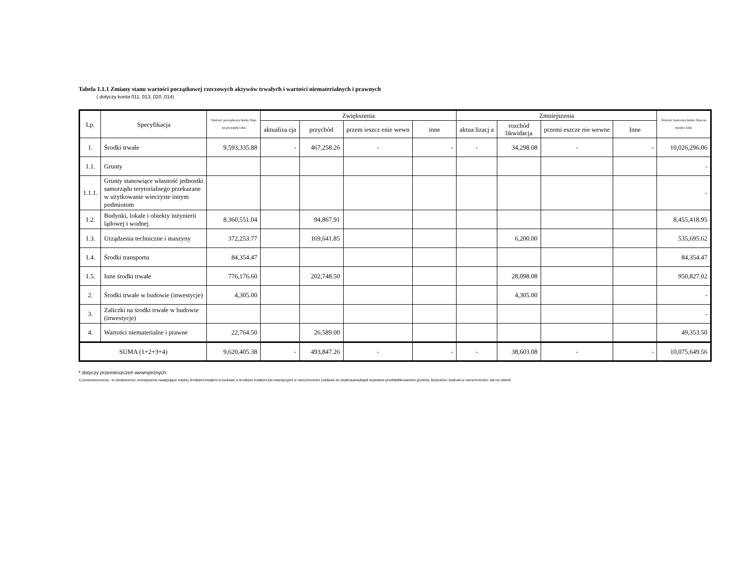Tabela 1.1.1 Zmiany stanu wartości początkowej rzeczowych aktywów trwałych i wartości niematerialnych i prawnych
( dotyczy konta 011, 013, 020 ,014)
| Lp. | Specyfikacja | Wartość początkowa brutto Stan na początek roku | Zwiększenia | | | | Zmniejszenia | | | | Wartość końcowa brutto Stan na koniec roku |
| --- | --- | --- | --- | --- | --- | --- | --- | --- | --- | --- | --- |
| | | | aktualiza cja | przychód | przem ieszcz enie wewn | inne | aktua lizacj a | rozchód likwidacja | przemi eszcze nie wewne | Inne | |
| 1. | Środki trwałe | 9,593,335.88 | - | 467,258.26 | - | - | - | 34,298.08 | - | - | 10,026,296.06 |
| 1.1. | Grunty | | | | | | | | | | - |
| 1.1.1. | Grunty stanowiące własność jednostki samorządu terytorialnego przekazane w użytkowanie wieczyste innym podmiotom | | | | | | | | | | - |
| 1.2. | Budynki, lokale i obiekty inżynierii lądowej i wodnej | 8,360,551.04 | | 94,867.91 | | | | | | | 8,455,418.95 |
| 1.3. | Urządzenia techniczne i maszyny | 372,253.77 | | 169,641.85 | | | | 6,200.00 | | | 535,695.62 |
| 1.4. | Środki transportu | 84,354.47 | | | | | | | | | 84,354.47 |
| 1.5. | Inne środki trwałe | 776,176.60 | | 202,748.50 | | | | 28,098.08 | | | 950,827.02 |
| 2. | Środki trwałe w budowie (inwestycje) | 4,305.00 | | | | | | 4,305.00 | | | - |
| 3. | Zaliczki na środki trwałe w budowie (inwestycje) | | | | | | | | | | - |
| 4. | Wartości niematerialne i prawne | 22,764.50 | | 26,589.00 | | | | | | | 49,353.50 |
| SUMA (1+2+3+4) | | 9,620,405.38 | - | 493,847.26 | - | - | - | 38,603.08 | - | - | 10,075,649.56 |
* dotyczy przemieszczeń wewnętrznych:
1) przemieszczenia - to zwiększenia i zmniejszenia następujące między środkami trwałymi w budowie a środkami trwałymi lub inwestycjami w nieruchomości (oddanie do użytkowania)bądź wywołane przekfalifikowaniem gruntów, bydynków i budowli w nieruchomości, lub na odwrót.